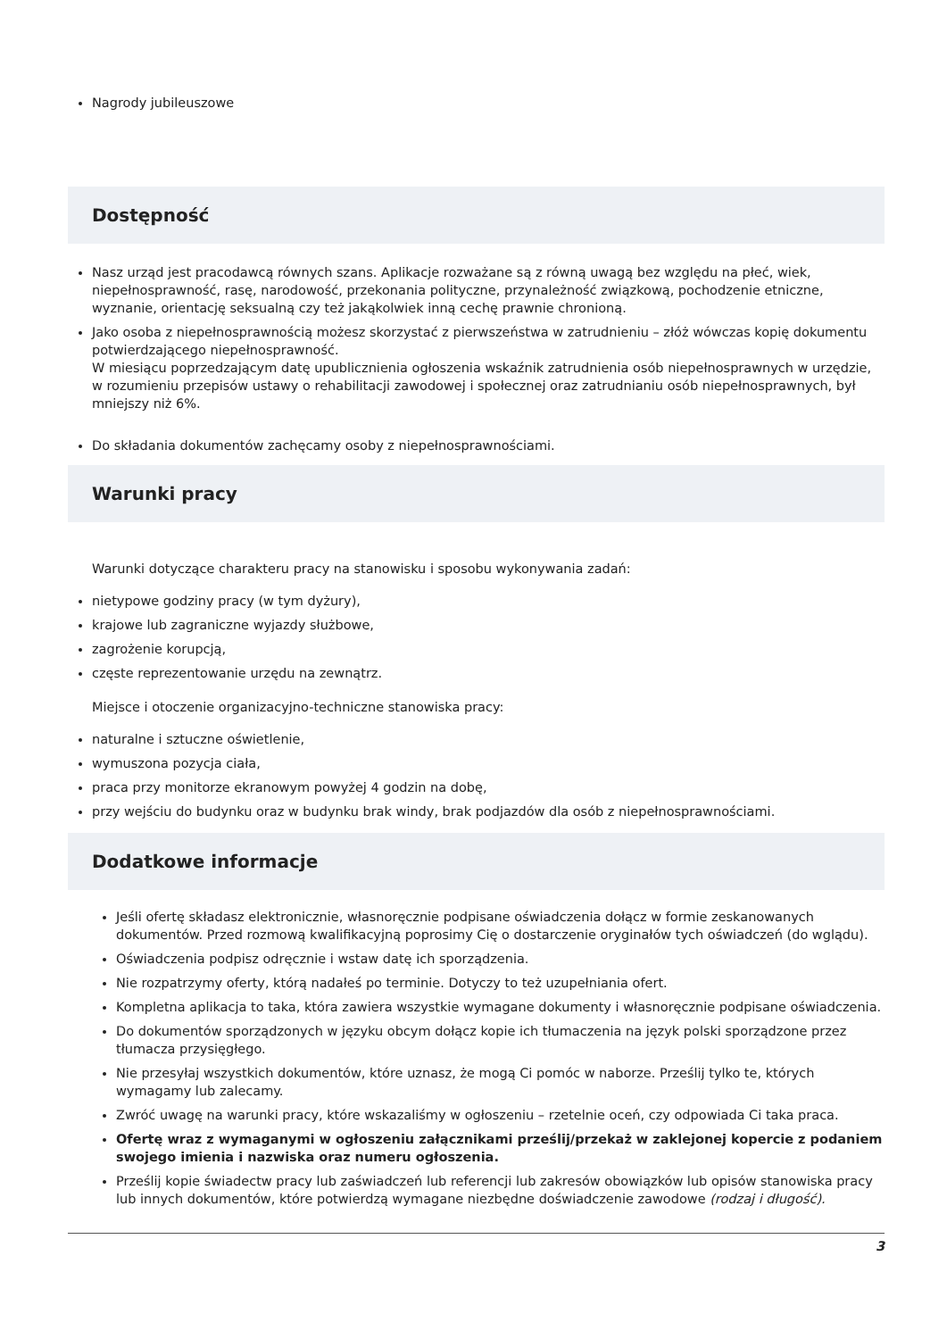Nagrody jubileuszowe
Dostępność
Nasz urząd jest pracodawcą równych szans. Aplikacje rozważane są z równą uwagą bez względu na płeć, wiek, niepełnosprawność, rasę, narodowość, przekonania polityczne, przynależność związkową, pochodzenie etniczne, wyznanie, orientację seksualną czy też jakąkolwiek inną cechę prawnie chronioną.
Jako osoba z niepełnosprawnością możesz skorzystać z pierwszeństwa w zatrudnieniu – złóż wówczas kopię dokumentu potwierdzającego niepełnosprawność.
W miesiącu poprzedzającym datę upublicznienia ogłoszenia wskaźnik zatrudnienia osób niepełnosprawnych w urzędzie, w rozumieniu przepisów ustawy o rehabilitacji zawodowej i społecznej oraz zatrudnianiu osób niepełnosprawnych, był mniejszy niż 6%.
Do składania dokumentów zachęcamy osoby z niepełnosprawnościami.
Warunki pracy
Warunki dotyczące charakteru pracy na stanowisku i sposobu wykonywania zadań:
nietypowe godziny pracy (w tym dyżury),
krajowe lub zagraniczne wyjazdy służbowe,
zagrożenie korupcją,
częste reprezentowanie urzędu na zewnątrz.
Miejsce i otoczenie organizacyjno-techniczne stanowiska pracy:
naturalne i sztuczne oświetlenie,
wymuszona pozycja ciała,
praca przy monitorze ekranowym powyżej 4 godzin na dobę,
przy wejściu do budynku oraz w budynku brak windy, brak podjazdów dla osób z niepełnosprawnościami.
Dodatkowe informacje
Jeśli ofertę składasz elektronicznie, własnoręcznie podpisane oświadczenia dołącz w formie zeskanowanych dokumentów. Przed rozmową kwalifikacyjną poprosimy Cię o dostarczenie oryginałów tych oświadczeń (do wglądu).
Oświadczenia podpisz odręcznie i wstaw datę ich sporządzenia.
Nie rozpatrzymy oferty, którą nadałeś po terminie. Dotyczy to też uzupełniania ofert.
Kompletna aplikacja to taka, która zawiera wszystkie wymagane dokumenty i własnoręcznie podpisane oświadczenia.
Do dokumentów sporządzonych w języku obcym dołącz kopie ich tłumaczenia na język polski sporządzone przez tłumacza przysięgłego.
Nie przesyłaj wszystkich dokumentów, które uznasz, że mogą Ci pomóc w naborze. Prześlij tylko te, których wymagamy lub zalecamy.
Zwróć uwagę na warunki pracy, które wskazaliśmy w ogłoszeniu – rzetelnie oceń, czy odpowiada Ci taka praca.
Ofertę wraz z wymaganymi w ogłoszeniu załącznikami prześlij/przekaż w zaklejonej kopercie z podaniem swojego imienia i nazwiska oraz numeru ogłoszenia.
Prześlij kopie świadectw pracy lub zaświadczeń lub referencji lub zakresów obowiązków lub opisów stanowiska pracy lub innych dokumentów, które potwierdzą wymagane niezbędne doświadczenie zawodowe (rodzaj i długość).
3